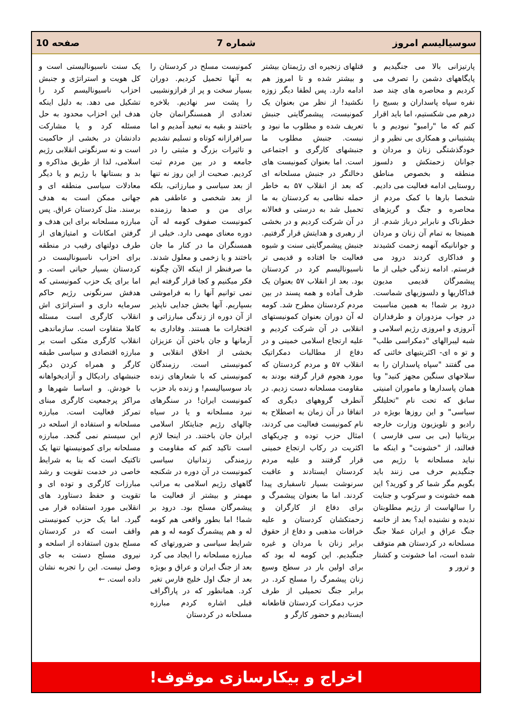سوسیالیسم امروز شماره 7 صفحه 10
پارتیزانی بالا می جنگیدیم و پایگاههای دشمن را تصرف می کردیم و محاصره های چند صد نفره سپاه پاسداران و بسیج را درهم می شکستیم، اما باید اقرار کنم که ما "رامبو" نبودیم و با پشتیبانی و همکاری بی نظیر و از خودگذشتگی زنان و مردان و جوانان زحمتکش و دلسوز منطقه و بخصوص مناطق روستایی ادامه فعالیت می دادیم. شخصا بارها با کمک مردم از محاصره و جنگ و گریزهای خطرناک و نابرابر درباز شدم. از همینجا به تمام آن زنان و مردان و جوانانیکه آنهمه زحمت کشیدند و فداکاری کردند درود می فرستم. ادامه زندگی خیلی از ما پیشمرگان قدیمی مدیون فداکاریها و دلسوزیهای شماست. درود بر شما! به همین مناسبت در جواب مزدوران و طرفداران آنروزی و امروزی رژیم اسلامی و شبه لیبرالهای "دمکراسی طلب" و تو ه ای- اکثریتیهای خائنی که می گفتند "سپاه پاسداران را به سلاحهای سنگین مجهز کنید" ویا همان پاسدارها و ماموران امنیتی سابق که تحت نام "تحلیلگر سیاسی" و این روزها بویژه در رادیو و تلویزیون وزارت خارجه بریتانیا (بی بی سی فارسی ) فعالند، از "خشونت" و اینکه ما نباید مسلحانه با رژیم می جنگیدیم حرف می زنند باید بگویم مگر شما کر و کورید؟ این همه خشونت و سرکوب و جنایت را سالهاست از رژیم مطلوبتان ندیده و نشنیده اید؟ بعد از خاتمه جنگ عراق و ایران عملا جنگ مسلحانه در کردستان هم متوقف شده است، اما خشونت و کشتار و ترور و
قتلهای زنجیره ای رژیمتان بیشتر و بیشتر شده و تا امروز هم ادامه دارد. پس لطفا دیگر زوزه نکشید! از نظر من بعنوان یک کمونیست، پیشمرگایتی جنبش تعریف شده و مطلوب ما نبود و نیست. جنبش مطلوب ما جنبشهای کارگری و اجتماعی است. اما بعنوان کمونیست های دخالتگر در جنبش مسلحانه ای که بعد از انقلاب ۵۷ به خاطر حمله نظامی به کردستان به ما تحمیل شد به درستی و فعالانه در آن شرکت کردیم و در بخشی از رهبری و هدایتش قرار گرفتیم. جنبش پیشمرگایتی سنت و شیوه فعالیت جا افتاده و قدیمی تر ناسیونالیسم کرد در کردستان بود. بعد از انقلاب ۵۷ بعنوان یک ظرف آماده و همه پسند در بین مردم کردستان مطرح شد. کومه له آن دوران بعنوان کمونیستهای انقلابی در آن شرکت کردیم و علیه ارتجاع اسلامی خمینی و در دفاع از مطالبات دمکراتیک انقلاب ۵۷ و مردم کردستان که مورد هجوم قرار گرفته بودند به مقاومت مسلحانه دست زدیم. در آنطرف گروههای دیگری که اتفاقا در آن زمان به اصطلاح به نام کمونیست فعالیت می کردند، امثال حزب توده و چریکهای اکثریت در رکاب ارتجاع خمینی قرار گرفتند و علیه مردم کردستان ایستادند و عاقبت سرنوشت بسیار تاسفباری پیدا کردند. اما ما بعنوان پیشمرگ و برای دفاع از کارگران و زحمتکشان کردستان و علیه خرافات مذهبی و دفاع از حقوق برابر زنان با مردان و غیره جنگیدیم. این کومه له بود که برای اولین بار در سطح وسیع زنان پیشمرگ را مسلح کرد. در برابر جنگ تحمیلی از طرف حزب دمکرات کردستان قاطعانه ایستادیم و حضور کارگر و
کمونیست مسلح در کردستان را به آنها تحمیل کردیم. دوران بسیار سخت و پر از فرازونشیبی را پشت سر نهادیم. بلاخره تعدادی از همسنگرانمان جان باختند و بقیه به تبعید آمدیم و اما سرافرازانه کوتاه و تسلیم نشدیم و تاثیرات بزرگ و مثبتی را در جامعه و در بین مردم ثبت کردیم. صحبت از این روز نه تنها از بعد سیاسی و مبارزاتی، بلکه از بعد شخصی و عاطفی هم برای من و صدها رزمنده کمونیست صفوف کومه له آن دوره معنای مهمی دارد. خیلی از همسنگران ما در کنار ما جان باختند و یا زخمی و معلول شدند. ما صرفنظر از اینکه الآن چگونه فکر میکنیم و کجا قرار گرفته ایم نمی توانیم آنها را به فراموشی بسپاریم. آنها بخش جدایی ناپذیر از آن دوره از زندگی مبارزاتی و افتخارات ما هستند. وفاداری به آرمانها و جان باختن آن عزیزان بخشی از اخلاق انقلابی و کمونیستی است. رزمندگان کمونیستی که با شعارهای زنده باد سوسیالیسم! و زنده باد حزب کمونیست ایران! در سنگرهای نبرد مسلحانه و یا در سیاه چالهای رژیم جنایتکار اسلامی ایران جان باختند. در اینجا لازم است تاکید کنم که مقاومت و رزمندگی زندانیان سیاسی کمونیست در آن دوره در شکنجه گاههای رژیم اسلامی به مراتب مهمتر و بیشتر از فعالیت ما پیشمرگان مسلح بود. درود بر شما! اما بطور واقعی هم کومه له و هم پیشمرگ کومه له و هم شرایط سیاسی و ضرورتهای که مبارزه مسلحانه را ایجاد می کرد بعد از جنگ ایران و عراق و بویژه بعد از جنگ اول خلیج فارس تغیر کرد. همانطور که در پاراگراف قبلی اشاره کردم مبارزه مسلحانه در کردستان
یک سنت ناسیونالیستی است و کل هویت و استراتژی و جنبش احزاب ناسیونالیسم کرد را تشکیل می دهد. به دلیل اینکه هدف این احزاب محدود به حل مسئله کرد و یا مشارکت دادنشان در بخشی از حاکمیت است و نه سرنگونی انقلابی رژیم اسلامی، لذا از طریق مذاکره و بد و بستانها با رژیم و یا دیگر معادلات سیاسی منطقه ای و جهانی ممکن است به هدف برسند. مثل کردستان عراق. پس مبارزه مسلحانه برای این هدف و گرفتن امکانات و امتیازهای از طرف دولتهای رقیب در منطقه برای احزاب ناسیونالیست در کردستان بسیار حیاتی است. و اما برای یک حزب کمونیستی که هدفش سرنگونی رژیم حاکم سرمایه داری و استراتژی اش انقلاب کارگری است مسئله کاملا متفاوت است. سازماندهی انقلاب کارگری متکی است بر مبارزه اقتصادی و سیاسی طبقه کارگر و همراه کردن دیگر جنبشهای رادیکال و آزادیخواهانه با خودش. و اساسا شهرها و مراکز پرجمعیت کارگری مبنای تمرکز فعالیت است. مبارزه مسلحانه و استفاده از اسلحه در این سیستم نمی گنجد. مبارزه مسلحانه برای کمونیستها تنها یک تاکتیک است که بنا به شرایط خاصی در خدمت تقویت و رشد مبارزات کارگری و توده ای و تقویت و حفظ دستاورد های انقلابی مورد استفاده قرار می گیرد. اما یک حزب کمونیستی واقف است که در کردستان مسلح بدون استفاده از اسلحه و نیروی مسلح دستت به جای وصل نیست. این را تجربه نشان داده است. ←
اخراج و بیکارسازی موقوف!